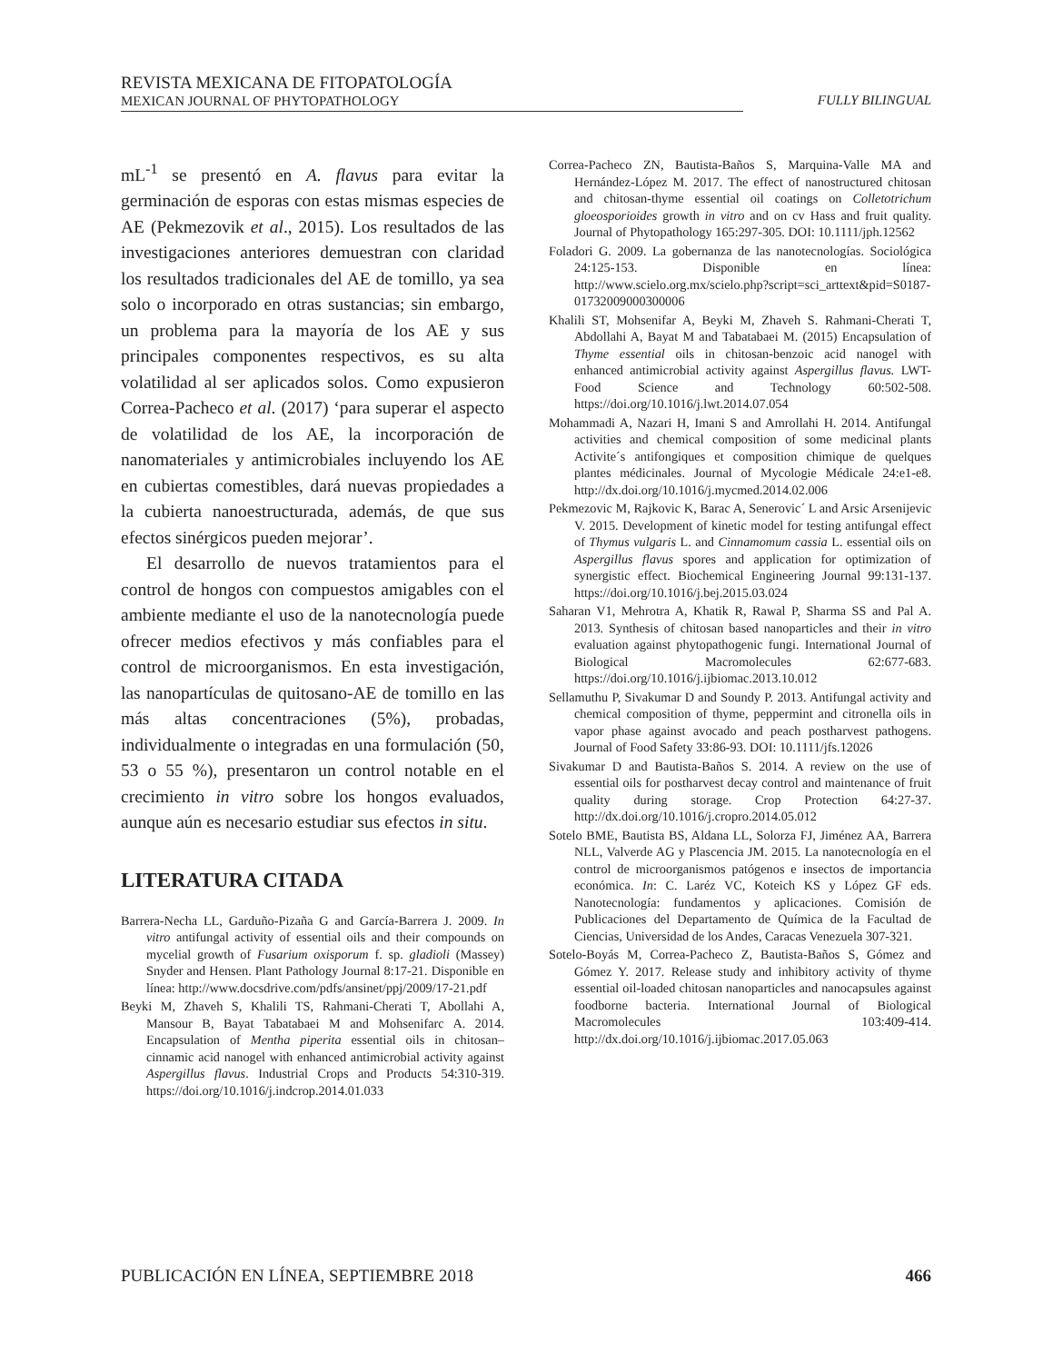REVISTA MEXICANA DE FITOPATOLOGÍA
MEXICAN JOURNAL OF PHYTOPATHOLOGY
FULLY BILINGUAL
mL<sup>-1</sup> se presentó en A. flavus para evitar la germinación de esporas con estas mismas especies de AE (Pekmezovik et al., 2015). Los resultados de las investigaciones anteriores demuestran con claridad los resultados tradicionales del AE de tomillo, ya sea solo o incorporado en otras sustancias; sin embargo, un problema para la mayoría de los AE y sus principales componentes respectivos, es su alta volatilidad al ser aplicados solos. Como expusieron Correa-Pacheco et al. (2017) ‘para superar el aspecto de volatilidad de los AE, la incorporación de nanomateriales y antimicrobiales incluyendo los AE en cubiertas comestibles, dará nuevas propiedades a la cubierta nanoestructurada, además, de que sus efectos sinérgicos pueden mejorar’.
El desarrollo de nuevos tratamientos para el control de hongos con compuestos amigables con el ambiente mediante el uso de la nanotecnología puede ofrecer medios efectivos y más confiables para el control de microorganismos. En esta investigación, las nanopartículas de quitosano-AE de tomillo en las más altas concentraciones (5%), probadas, individualmente o integradas en una formulación (50, 53 o 55 %), presentaron un control notable en el crecimiento in vitro sobre los hongos evaluados, aunque aún es necesario estudiar sus efectos in situ.
LITERATURA CITADA
Barrera-Necha LL, Garduño-Pizaña G and García-Barrera J. 2009. In vitro antifungal activity of essential oils and their compounds on mycelial growth of Fusarium oxisporum f. sp. gladioli (Massey) Snyder and Hensen. Plant Pathology Journal 8:17-21. Disponible en línea: http://www.docsdrive.com/pdfs/ansinet/ppj/2009/17-21.pdf
Beyki M, Zhaveh S, Khalili TS, Rahmani-Cherati T, Abollahi A, Mansour B, Bayat Tabatabaei M and Mohsenifarc A. 2014. Encapsulation of Mentha piperita essential oils in chitosan–cinnamic acid nanogel with enhanced antimicrobial activity against Aspergillus flavus. Industrial Crops and Products 54:310-319. https://doi.org/10.1016/j.indcrop.2014.01.033
Correa-Pacheco ZN, Bautista-Baños S, Marquina-Valle MA and Hernández-López M. 2017. The effect of nanostructured chitosan and chitosan-thyme essential oil coatings on Colletotrichum gloeosporioides growth in vitro and on cv Hass and fruit quality. Journal of Phytopathology 165:297-305. DOI: 10.1111/jph.12562
Foladori G. 2009. La gobernanza de las nanotecnologías. Sociológica 24:125-153. Disponible en línea: http://www.scielo.org.mx/scielo.php?script=sci_arttext&pid=S0187-01732009000300006
Khalili ST, Mohsenifar A, Beyki M, Zhaveh S. Rahmani-Cherati T, Abdollahi A, Bayat M and Tabatabaei M. (2015) Encapsulation of Thyme essential oils in chitosan-benzoic acid nanogel with enhanced antimicrobial activity against Aspergillus flavus. LWT-Food Science and Technology 60:502-508. https://doi.org/10.1016/j.lwt.2014.07.054
Mohammadi A, Nazari H, Imani S and Amrollahi H. 2014. Antifungal activities and chemical composition of some medicinal plants Activite´s antifongiques et composition chimique de quelques plantes médicinales. Journal of Mycologie Médicale 24:e1-e8. http://dx.doi.org/10.1016/j.mycmed.2014.02.006
Pekmezovic M, Rajkovic K, Barac A, Senerovic´ L and Arsic Arsenijevic V. 2015. Development of kinetic model for testing antifungal effect of Thymus vulgaris L. and Cinnamomum cassia L. essential oils on Aspergillus flavus spores and application for optimization of synergistic effect. Biochemical Engineering Journal 99:131-137. https://doi.org/10.1016/j.bej.2015.03.024
Saharan V1, Mehrotra A, Khatik R, Rawal P, Sharma SS and Pal A. 2013. Synthesis of chitosan based nanoparticles and their in vitro evaluation against phytopathogenic fungi. International Journal of Biological Macromolecules 62:677-683. https://doi.org/10.1016/j.ijbiomac.2013.10.012
Sellamuthu P, Sivakumar D and Soundy P. 2013. Antifungal activity and chemical composition of thyme, peppermint and citronella oils in vapor phase against avocado and peach postharvest pathogens. Journal of Food Safety 33:86-93. DOI: 10.1111/jfs.12026
Sivakumar D and Bautista-Baños S. 2014. A review on the use of essential oils for postharvest decay control and maintenance of fruit quality during storage. Crop Protection 64:27-37. http://dx.doi.org/10.1016/j.cropro.2014.05.012
Sotelo BME, Bautista BS, Aldana LL, Solorza FJ, Jiménez AA, Barrera NLL, Valverde AG y Plascencia JM. 2015. La nanotecnología en el control de microorganismos patógenos e insectos de importancia económica. In: C. Laréz VC, Koteich KS y López GF eds. Nanotecnología: fundamentos y aplicaciones. Comisión de Publicaciones del Departamento de Química de la Facultad de Ciencias, Universidad de los Andes, Caracas Venezuela 307-321.
Sotelo-Boyás M, Correa-Pacheco Z, Bautista-Baños S, Gómez and Gómez Y. 2017. Release study and inhibitory activity of thyme essential oil-loaded chitosan nanoparticles and nanocapsules against foodborne bacteria. International Journal of Biological Macromolecules 103:409-414. http://dx.doi.org/10.1016/j.ijbiomac.2017.05.063
PUBLICACIÓN EN LÍNEA, SEPTIEMBRE 2018 466